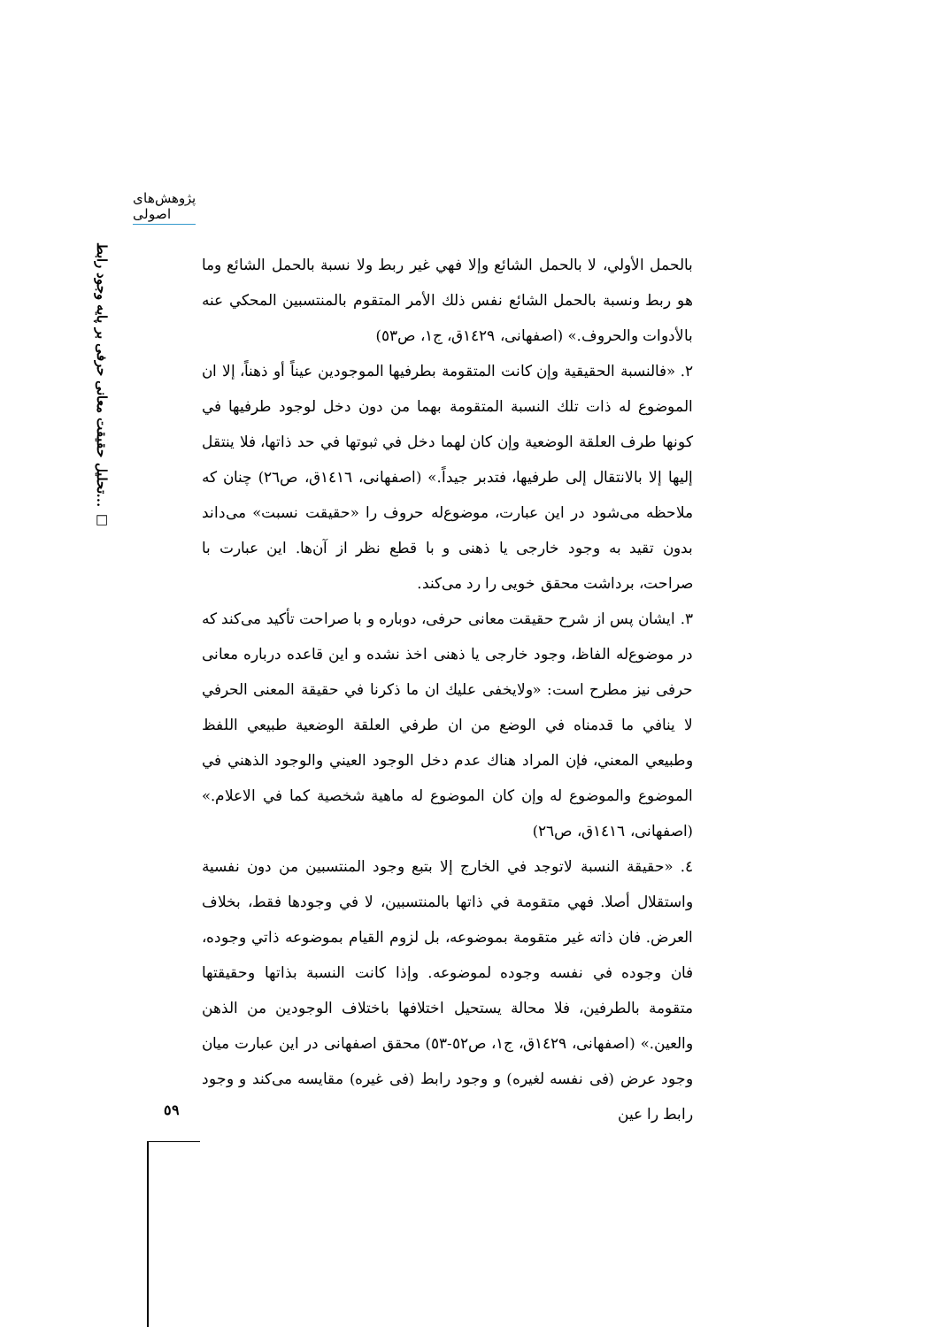پژوهش‌های اصولی
تحلیل حقیقت معانی حرفی بر پایه وجود رابط... □
بالحمل الأولي، لا بالحمل الشائع وإلا فهي غير ربط ولا نسبة بالحمل الشائع وما هو ربط ونسبة بالحمل الشائع نفس ذلك الأمر المتقوم بالمنتسبين المحكي عنه بالأدوات والحروف.» (اصفهانی، ١٤٢٩ق، ج١، ص٥٣)
٢. «فالنسبة الحقيقية وإن كانت المتقومة بطرفيها الموجودين عيناً أو ذهناً، إلا ان الموضوع له ذات تلك النسبة المتقومة بهما من دون دخل لوجود طرفيها في كونها طرف العلقة الوضعية وإن كان لهما دخل في ثبوتها في حد ذاتها، فلا ينتقل إليها إلا بالانتقال إلى طرفيها، فتدبر جيداً.» (اصفهانی، ١٤١٦ق، ص٢٦) چنان که ملاحظه می‌شود در این عبارت، موضوع‌له حروف را «حقیقت نسبت» می‌داند بدون تقید به وجود خارجی یا ذهنی و با قطع نظر از آن‌ها. این عبارت با صراحت، برداشت محقق خویی را رد می‌کند.
٣. ایشان پس از شرح حقیقت معانی حرفی، دوباره و با صراحت تأکید می‌کند که در موضوع‌له الفاظ، وجود خارجی یا ذهنی اخذ نشده و این قاعده درباره معانی حرفی نیز مطرح است: «ولايخفى عليك ان ما ذكرنا في حقيقة المعنى الحرفي لا ينافي ما قدمناه في الوضع من ان طرفي العلقة الوضعية طبيعي اللفظ وطبيعي المعني، فإن المراد هناك عدم دخل الوجود العيني والوجود الذهني في الموضوع والموضوع له وإن كان الموضوع له ماهية شخصية كما في الاعلام.» (اصفهانی، ١٤١٦ق، ص٢٦)
٤. «حقيقة النسبة لاتوجد في الخارج إلا بتبع وجود المنتسبين من دون نفسية واستقلال أصلا. فهي متقومة في ذاتها بالمنتسبين، لا في وجودها فقط، بخلاف العرض. فان ذاته غير متقومة بموضوعه، بل لزوم القيام بموضوعه ذاتي وجوده، فان وجوده في نفسه وجوده لموضوعه. وإذا كانت النسبة بذاتها وحقيقتها متقومة بالطرفين، فلا محالة يستحيل اختلافها باختلاف الوجودين من الذهن والعين.» (اصفهانی، ١٤٢٩ق، ج١، ص٥٢-٥٣) محقق اصفهانی در این عبارت میان وجود عرض (فی نفسه لغیره) و وجود رابط (فی غیره) مقایسه می‌کند و وجود رابط را عین
٥٩